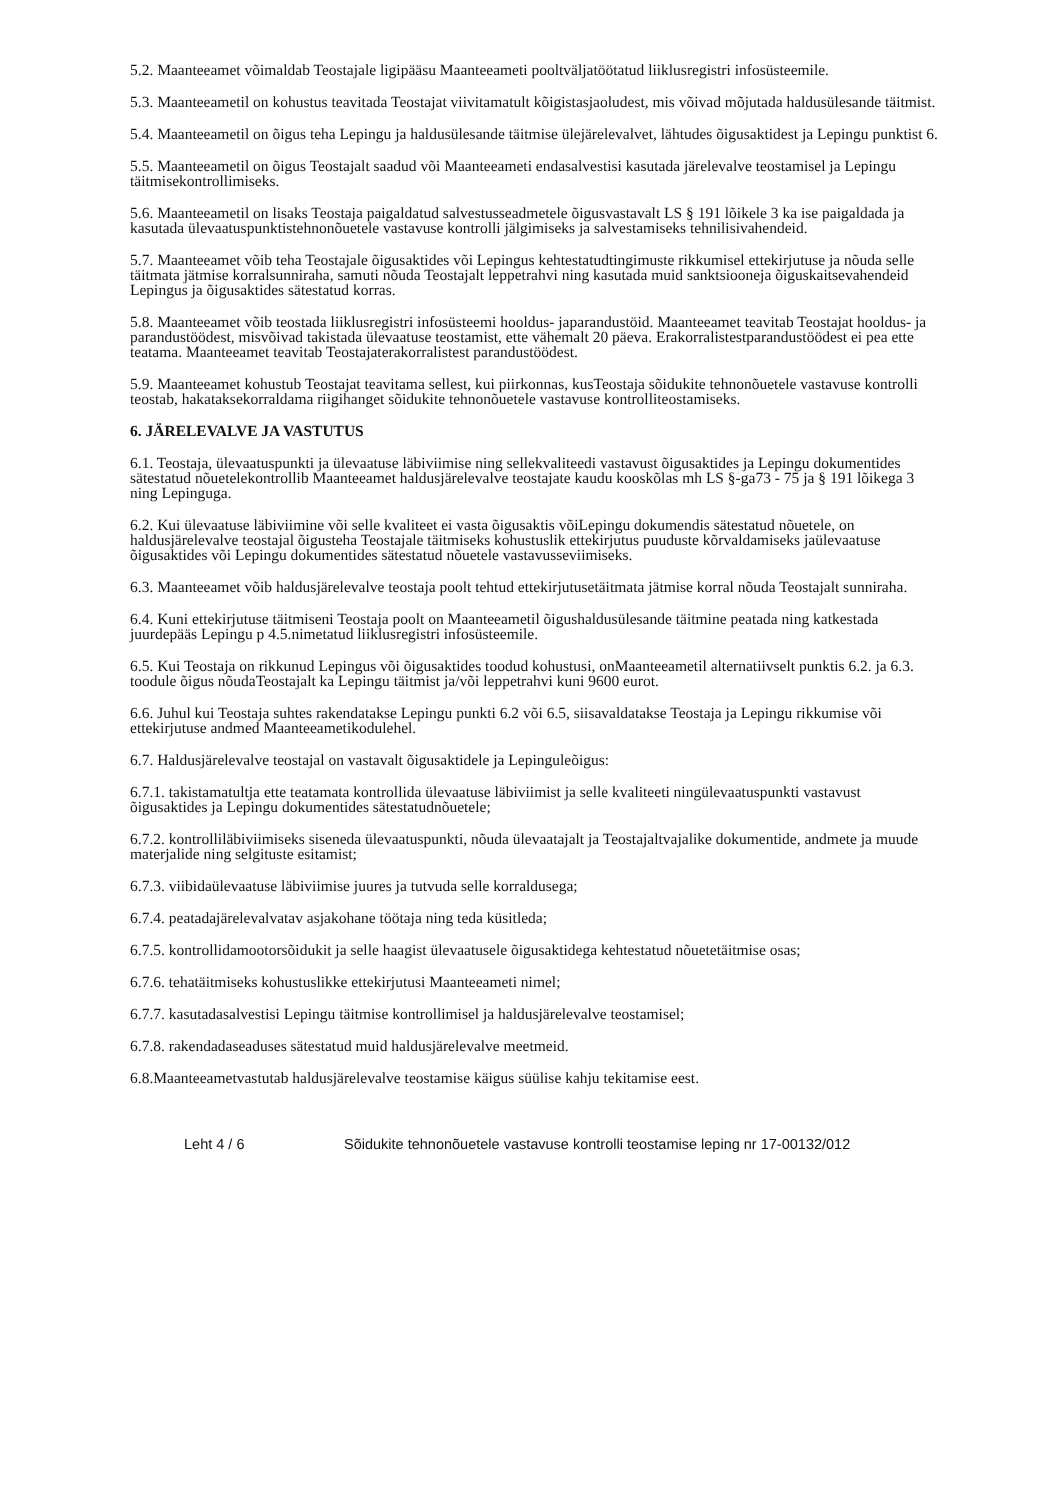5.2. Maanteeamet võimaldab Teostajale ligipääsu Maanteeameti pooltväljatöötatud liiklusregistri infosüsteemile.
5.3. Maanteeametil on kohustus teavitada Teostajat viivitamatult kõigistasjaoludest, mis võivad mõjutada haldusülesande täitmist.
5.4. Maanteeametil on õigus teha Lepingu ja haldusülesande täitmise ülejärelevalvet, lähtudes õigusaktidest ja Lepingu punktist 6.
5.5. Maanteeametil on õigus Teostajalt saadud või Maanteeameti endasalvestisi kasutada järelevalve teostamisel ja Lepingu täitmisekontrollimiseks.
5.6. Maanteeametil on lisaks Teostaja paigaldatud salvestusseadmetele õigusvastavalt LS § 191 lõikele 3 ka ise paigaldada ja kasutada ülevaatuspunktistehnonõuetele vastavuse kontrolli jälgimiseks ja salvestamiseks tehnilisivahendeid.
5.7. Maanteeamet võib teha Teostajale õigusaktides või Lepingus kehtestatudtingimuste rikkumisel ettekirjutuse ja nõuda selle täitmata jätmise korralsunniraha, samuti nõuda Teostajalt leppetrahvi ning kasutada muid sanktsiooneja õiguskaitsevahendeid Lepingus ja õigusaktides sätestatud korras.
5.8. Maanteeamet võib teostada liiklusregistri infosüsteemi hooldus- japarandustöid. Maanteeamet teavitab Teostajat hooldus- ja parandustöödest, misvõivad takistada ülevaatuse teostamist, ette vähemalt 20 päeva. Erakorralistestparandustöödest ei pea ette teatama. Maanteeamet teavitab Teostajaterakorralistest parandustöödest.
5.9. Maanteeamet kohustub Teostajat teavitama sellest, kui piirkonnas, kusTeostaja sõidukite tehnonõuetele vastavuse kontrolli teostab, hakataksekorraldama riigihanget sõidukite tehnonõuetele vastavuse kontrolliteostamiseks.
6. JÄRELEVALVE JA VASTUTUS
6.1. Teostaja, ülevaatuspunkti ja ülevaatuse läbiviimise ning sellekvaliteedi vastavust õigusaktides ja Lepingu dokumentides sätestatud nõuetelekontrollib Maanteeamet haldusjärelevalve teostajate kaudu kooskõlas mh LS §-ga73 - 75 ja § 191 lõikega 3 ning Lepinguga.
6.2. Kui ülevaatuse läbiviimine või selle kvaliteet ei vasta õigusaktis võiLepingu dokumendis sätestatud nõuetele, on haldusjärelevalve teostajal õigusteha Teostajale täitmiseks kohustuslik ettekirjutus puuduste kõrvaldamiseks jaülevaatuse õigusaktides või Lepingu dokumentides sätestatud nõuetele vastavusseviimiseks.
6.3. Maanteeamet võib haldusjärelevalve teostaja poolt tehtud ettekirjutusetäitmata jätmise korral nõuda Teostajalt sunniraha.
6.4. Kuni ettekirjutuse täitmiseni Teostaja poolt on Maanteeametil õigushaldusülesande täitmine peatada ning katkestada juurdepääs Lepingu p 4.5.nimetatud liiklusregistri infosüsteemile.
6.5. Kui Teostaja on rikkunud Lepingus või õigusaktides toodud kohustusi, onMaanteeametil alternatiivselt punktis 6.2. ja 6.3. toodule õigus nõudaTeostajalt ka Lepingu täitmist ja/või leppetrahvi kuni 9600 eurot.
6.6. Juhul kui Teostaja suhtes rakendatakse Lepingu punkti 6.2 või 6.5, siisavaldatakse Teostaja ja Lepingu rikkumise või ettekirjutuse andmed Maanteeametikodulehel.
6.7. Haldusjärelevalve teostajal on vastavalt õigusaktidele ja Lepinguleõigus:
6.7.1. takistamatultja ette teatamata kontrollida ülevaatuse läbiviimist ja selle kvaliteeti ningülevaatuspunkti vastavust õigusaktides ja Lepingu dokumentides sätestatudnõuetele;
6.7.2. kontrolliläbiviimiseks siseneda ülevaatuspunkti, nõuda ülevaatajalt ja Teostajaltvajalike dokumentide, andmete ja muude materjalide ning selgituste esitamist;
6.7.3. viibidaülevaatuse läbiviimise juures ja tutvuda selle korraldusega;
6.7.4. peatadajärelevalvatav asjakohane töötaja ning teda küsitleda;
6.7.5. kontrollidamootorsõidukit ja selle haagist ülevaatusele õigusaktidega kehtestatud nõuetetäitmise osas;
6.7.6. tehatäitmiseks kohustuslikke ettekirjutusi Maanteeameti nimel;
6.7.7. kasutadasalvestisi Lepingu täitmise kontrollimisel ja haldusjärelevalve teostamisel;
6.7.8. rakendadaseaduses sätestatud muid haldusjärelevalve meetmeid.
6.8.Maanteeametvastutab haldusjärelevalve teostamise käigus süülise kahju tekitamise eest.
Leht 4 / 6 Sõidukite tehnonõuetele vastavuse kontrolli teostamise leping nr 17-00132/012